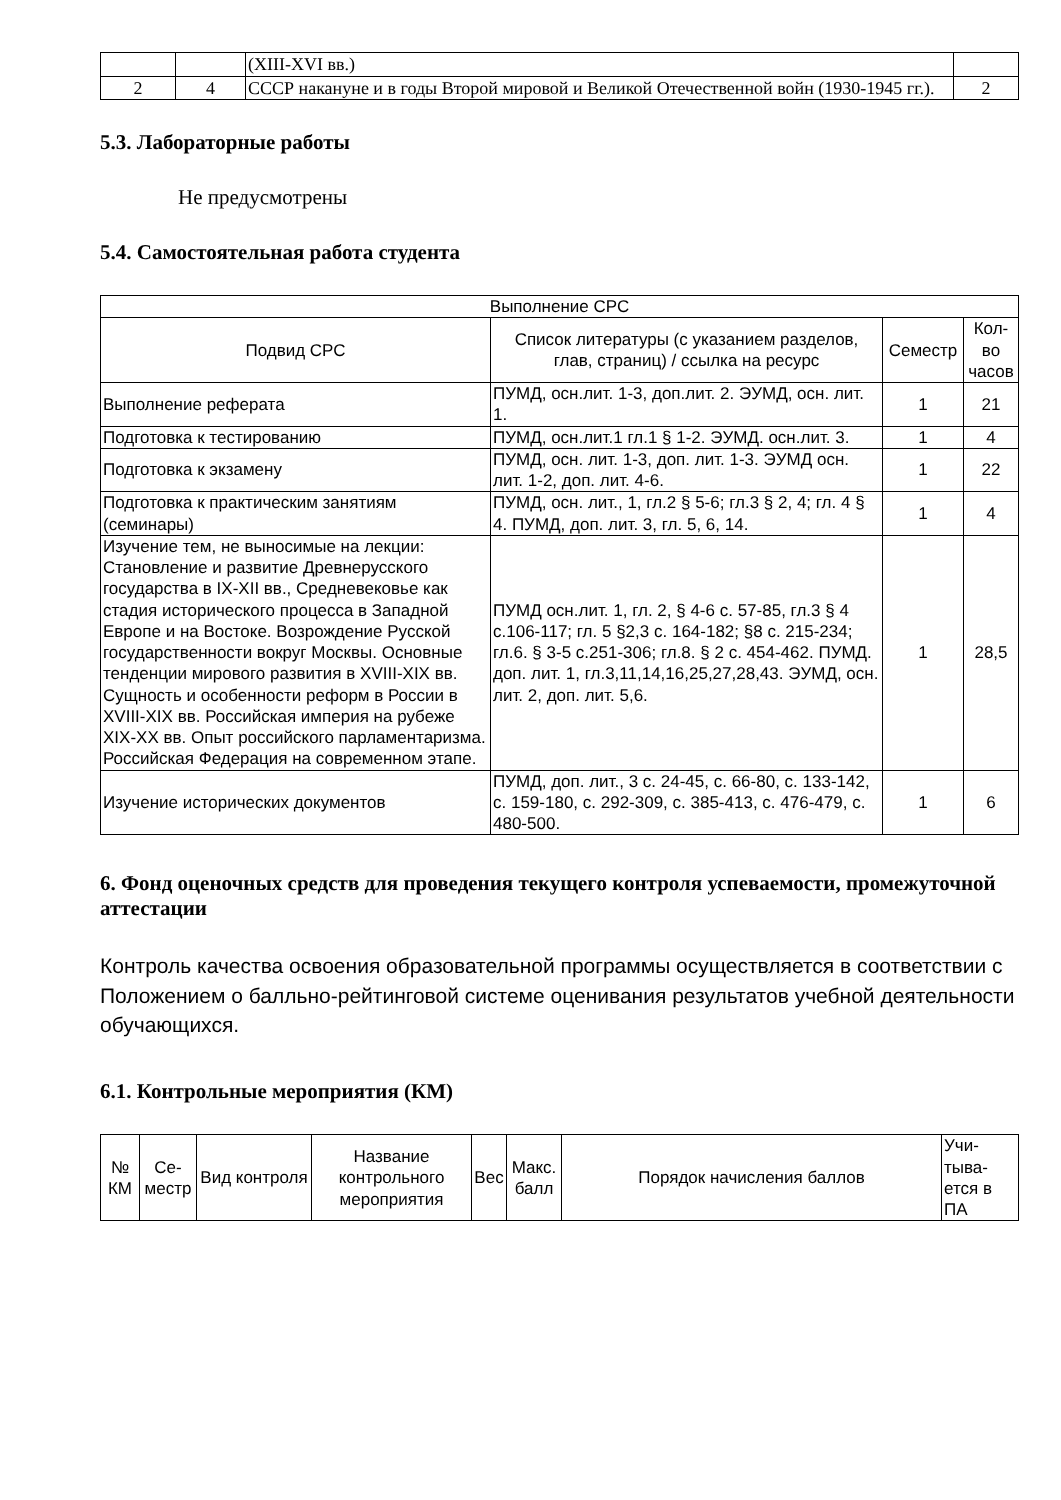| | | (XIII-XVI вв.) | |
| 2 | 4 | СССР накануне и в годы Второй мировой и Великой Отечественной войн (1930-1945 гг.). | 2 |
5.3. Лабораторные работы
Не предусмотрены
5.4. Самостоятельная работа студента
| Выполнение СРС | | | |
| Подвид СРС | Список литературы (с указанием разделов, глав, страниц) / ссылка на ресурс | Семестр | Кол-во часов |
| Выполнение реферата | ПУМД, осн.лит. 1-3, доп.лит. 2. ЭУМД, осн. лит. 1. | 1 | 21 |
| Подготовка к тестированию | ПУМД, осн.лит.1 гл.1 § 1-2. ЭУМД. осн.лит. 3. | 1 | 4 |
| Подготовка к экзамену | ПУМД, осн. лит. 1-3, доп. лит. 1-3. ЭУМД осн. лит. 1-2, доп. лит. 4-6. | 1 | 22 |
| Подготовка к практическим занятиям (семинары) | ПУМД, осн. лит., 1, гл.2 § 5-6; гл.3 § 2, 4; гл. 4 § 4. ПУМД, доп. лит. 3, гл. 5, 6, 14. | 1 | 4 |
| Изучение тем, не выносимые на лекции: Становление и развитие Древнерусского государства в IX-XII вв., Средневековье как стадия исторического процесса в Западной Европе и на Востоке. Возрождение Русской государственности вокруг Москвы. Основные тенденции мирового развития в XVIII-XIX вв. Сущность и особенности реформ в России в XVIII-XIX вв. Российская империя на рубеже XIX-XX вв. Опыт российского парламентаризма. Российская Федерация на современном этапе. | ПУМД осн.лит. 1, гл. 2, § 4-6 с. 57-85, гл.3 § 4 с.106-117; гл. 5 §2,3 с. 164-182; §8 с. 215-234; гл.6. § 3-5 с.251-306; гл.8. § 2 с. 454-462. ПУМД. доп. лит. 1, гл.3,11,14,16,25,27,28,43. ЭУМД, осн. лит. 2, доп. лит. 5,6. | 1 | 28,5 |
| Изучение исторических документов | ПУМД, доп. лит., 3 с. 24-45, с. 66-80, с. 133-142, с. 159-180, с. 292-309, с. 385-413, с. 476-479, с. 480-500. | 1 | 6 |
6. Фонд оценочных средств для проведения текущего контроля успеваемости, промежуточной аттестации
Контроль качества освоения образовательной программы осуществляется в соответствии с Положением о балльно-рейтинговой системе оценивания результатов учебной деятельности обучающихся.
6.1. Контрольные мероприятия (КМ)
| № КМ | Се-местр | Вид контроля | Название контрольного мероприятия | Вес | Макс. балл | Порядок начисления баллов | Учи-тыва-ется в ПА |